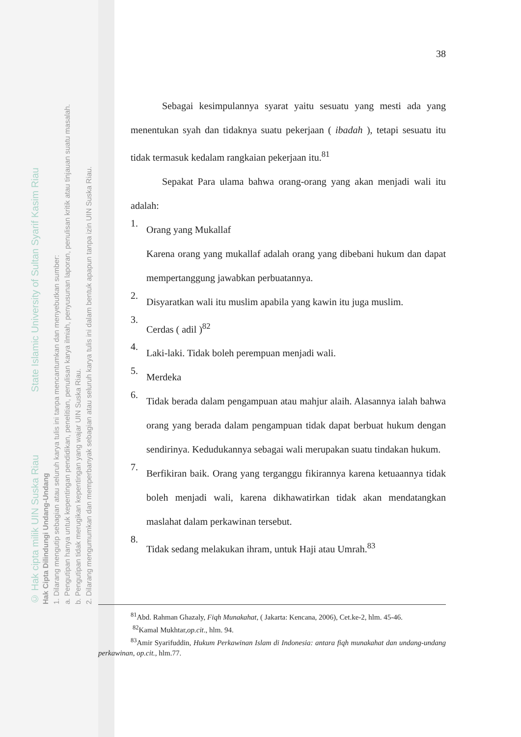© Hak cipta milik UIN Suska Riau State Islamic University of Sultan Syarif Kasim Riau
Hak Cipta Dilindungi Undang-Undang
1. Dilarang mengutip sebagian atau seluruh karya tulis ini tanpa mencantumkan dan menyebutkan sumber:
a. Pengutipan hanya untuk kepentingan pendidikan, penelitian, penulisan karya ilmiah, penyusunan laporan, penulisan kritik atau tinjauan suatu masalah.
b. Pengutipan tidak merugikan kepentingan yang wajar UIN Suska Riau.
2. Dilarang mengumumkan dan memperbanyak sebagian atau seluruh karya tulis ini dalam bentuk apapun tanpa izin UIN Suska Riau.
38
Sebagai kesimpulannya syarat yaitu sesuatu yang mesti ada yang menentukan syah dan tidaknya suatu pekerjaan ( ibadah ), tetapi sesuatu itu tidak termasuk kedalam rangkaian pekerjaan itu.<sup>81</sup>
Sepakat Para ulama bahwa orang-orang yang akan menjadi wali itu adalah:
1.
Orang yang Mukallaf
Karena orang yang mukallaf adalah orang yang dibebani hukum dan dapat mempertanggung jawabkan perbuatannya.
2.
Disyaratkan wali itu muslim apabila yang kawin itu juga muslim.
3.
Cerdas ( adil )<sup>82</sup>
4.
Laki-laki. Tidak boleh perempuan menjadi wali.
5.
Merdeka
6.
Tidak berada dalam pengampuan atau mahjur alaih. Alasannya ialah bahwa orang yang berada dalam pengampuan tidak dapat berbuat hukum dengan sendirinya. Kedudukannya sebagai wali merupakan suatu tindakan hukum.
7.
Berfikiran baik. Orang yang terganggu fikirannya karena ketuaannya tidak boleh menjadi wali, karena dikhawatirkan tidak akan mendatangkan maslahat dalam perkawinan tersebut.
8.
Tidak sedang melakukan ihram, untuk Haji atau Umrah.<sup>83</sup>
<sup>81</sup> Abd. Rahman Ghazaly, Fiqh Munakahat, ( Jakarta: Kencana, 2006), Cet.ke-2, hlm. 45-46.
<sup>82</sup> Kamal Mukhtar,op.cit., hlm. 94.
<sup>83</sup> Amir Syarifuddin, Hukum Perkawinan Islam di Indonesia: antara fiqh munakahat dan undang-undang perkawinan, op.cit., hlm.77.